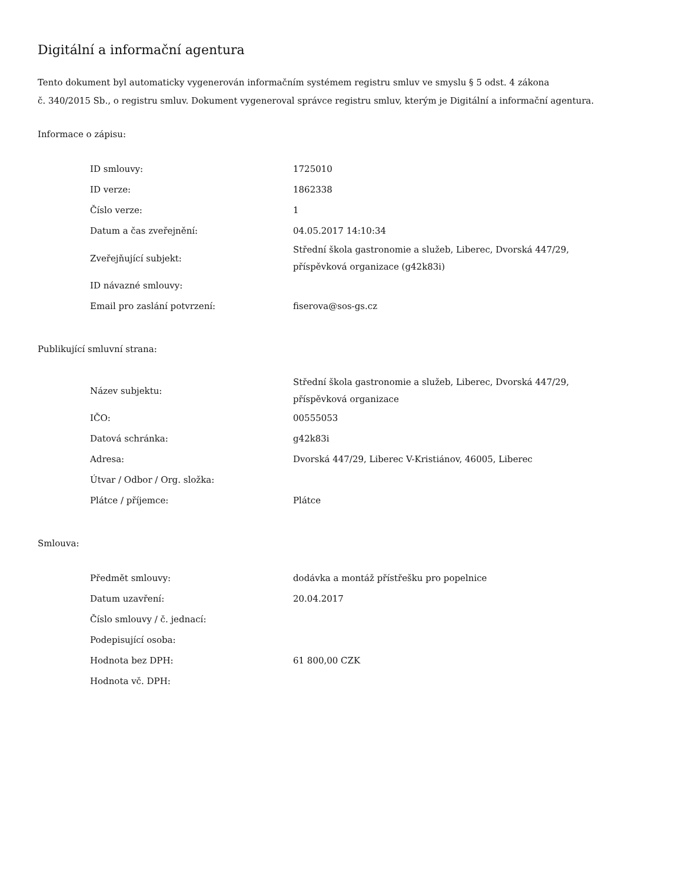Digitální a informační agentura
Tento dokument byl automaticky vygenerován informačním systémem registru smluv ve smyslu § 5 odst. 4 zákona
č. 340/2015 Sb., o registru smluv. Dokument vygeneroval správce registru smluv, kterým je Digitální a informační agentura.
Informace o zápisu:
| ID smlouvy: | 1725010 |
| ID verze: | 1862338 |
| Číslo verze: | 1 |
| Datum a čas zveřejnění: | 04.05.2017 14:10:34 |
| Zveřejňující subjekt: | Střední škola gastronomie a služeb, Liberec, Dvorská 447/29, příspěvková organizace (g42k83i) |
| ID návazné smlouvy: | |
| Email pro zaslání potvrzení: | fiserova@sos-gs.cz |
Publikující smluvní strana:
| Název subjektu: | Střední škola gastronomie a služeb, Liberec, Dvorská 447/29, příspěvková organizace |
| IČO: | 00555053 |
| Datová schránka: | g42k83i |
| Adresa: | Dvorská 447/29, Liberec V-Kristiánov, 46005, Liberec |
| Útvar / Odbor / Org. složka: | |
| Plátce / příjemce: | Plátce |
Smlouva:
| Předmět smlouvy: | dodávka a montáž přístřešku pro popelnice |
| Datum uzavření: | 20.04.2017 |
| Číslo smlouvy / č. jednací: | |
| Podepisující osoba: | |
| Hodnota bez DPH: | 61 800,00 CZK |
| Hodnota vč. DPH: | |